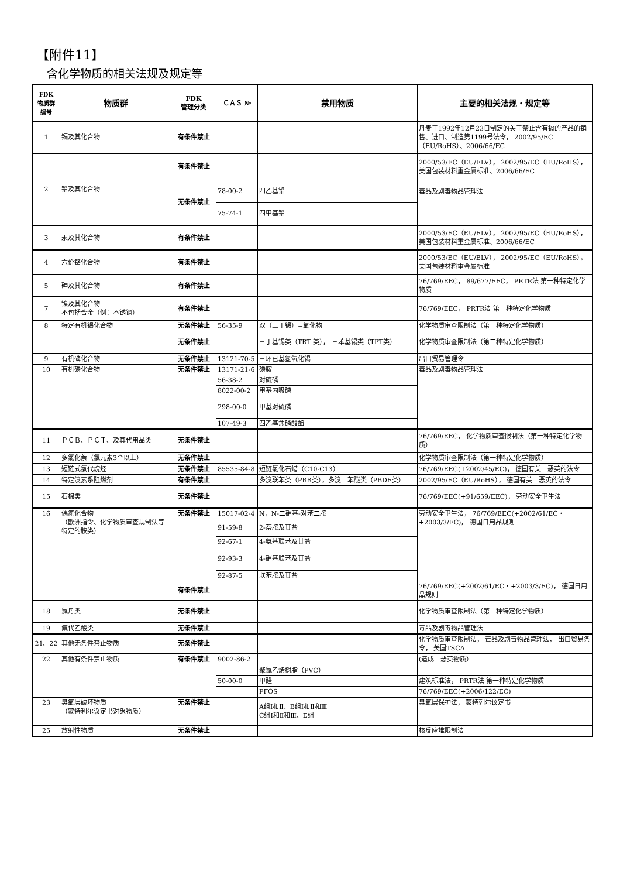【附件11】
含化学物质的相关法规及规定等
| FDK 物质群 编号 | 物质群 | FDK 管理分类 | ＣＡＳ № | 禁用物质 | 主要的相关法规・规定等 |
| --- | --- | --- | --- | --- | --- |
| 1 | 镉及其化合物 | 有条件禁止 | | | 丹麦于1992年12月23日制定的关于禁止含有镉的产品的销售、进口、制造第1199号法令， 2002/95/EC（EU/RoHS）、2006/66/EC |
| 2 | 铅及其化合物 | 有条件禁止 | | | 2000/53/EC（EU/ELV）， 2002/95/EC（EU/RoHS），美国包装材料重金属标准、2006/66/EC |
| | | 无条件禁止 | 78-00-2 | 四乙基铅 | 毒品及剧毒物品管理法 |
| | | | 75-74-1 | 四甲基铅 | |
| 3 | 汞及其化合物 | 有条件禁止 | | | 2000/53/EC（EU/ELV）， 2002/95/EC（EU/RoHS），美国包装材料重金属标准、2006/66/EC |
| 4 | 六价铬化合物 | 有条件禁止 | | | 2000/53/EC（EU/ELV）， 2002/95/EC（EU/RoHS），美国包装材料重金属标准 |
| 5 | 砷及其化合物 | 有条件禁止 | | | 76/769/EEC， 89/677/EEC， PRTR法 第一种特定化学物质 |
| 7 | 镍及其化合物 不包括合金（例：不锈钢） | 有条件禁止 | | | 76/769/EEC， PRTR法 第一种特定化学物质 |
| 8 | 特定有机锡化合物 | 无条件禁止 | 56-35-9 | 双（三丁锡）=氧化物 | 化学物质审查限制法（第一种特定化学物质） |
| | | 无条件禁止 | | 三丁基锡类（TBT 类）， 三苯基锡类（TPT类）. | 化学物质审查限制法（第二种特定化学物质） |
| 9 | 有机磷化合物 | 无条件禁止 | 13121-70-5 | 三环已基氢氧化锡 | 出口贸易管理令 |
| 10 | 有机磷化合物 | 无条件禁止 | 13171-21-6 | 磷胺 | 毒品及剧毒物品管理法 |
| | | | 56-38-2 | 对硫磷 | |
| | | | 8022-00-2 | 甲基内吸磷 | |
| | | | 298-00-0 | 甲基对硫磷 | |
| | | | 107-49-3 | 四乙基焦磷酸酯 | |
| 11 | ＰＣＢ、ＰＣＴ、及其代用品类 | 无条件禁止 | | | 76/769/EEC， 化学物质审查限制法（第一种特定化学物质） |
| 12 | 多氯化萘（氯元素3个以上） | 无条件禁止 | | | 化学物质审查限制法（第一种特定化学物质） |
| 13 | 短链式氯代烷烃 | 无条件禁止 | 85535-84-8 | 短链氯化石蜡（C10-C13） | 76/769/EEC(+2002/45/EC)， 德国有关二恶英的法令 |
| 14 | 特定溴素系阻燃剂 | 有条件禁止 | | 多溴联苯类（PBB类），多溴二苯醚类（PBDE类） | 2002/95/EC（EU/RoHS）， 德国有关二恶英的法令 |
| 15 | 石棉类 | 无条件禁止 | | | 76/769/EEC(+91/659/EEC)， 劳动安全卫生法 |
| 16 | 偶氮化合物 （欧洲指令、化学物质审查规制法等特定的胺类） | 无条件禁止 | 15017-02-4 | N，N-二硝基-对苯二胺 | 劳动安全卫生法， 76/769/EEC(+2002/61/EC・+2003/3/EC)， 德国日用品规则 |
| | | | 91-59-8 | 2-萘胺及其盐 | |
| | | | 92-67-1 | 4-氨基联苯及其盐 | |
| | | | 92-93-3 | 4-硝基联苯及其盐 | |
| | | | 92-87-5 | 联苯胺及其盐 | |
| | | 有条件禁止 | | | 76/769/EEC(+2002/61/EC・+2003/3/EC)， 德国日用品规则 |
| 18 | 氯丹类 | 无条件禁止 | | | 化学物质审查限制法（第一种特定化学物质） |
| 19 | 氟代乙酸类 | 无条件禁止 | | | 毒品及剧毒物品管理法 |
| 21、22 | 其他无条件禁止物质 | 无条件禁止 | | | 化学物质审查限制法， 毒品及剧毒物品管理法， 出口贸易条令， 美国TSCA |
| 22 | 其他有条件禁止物质 | 有条件禁止 | 9002-86-2 | 聚氯乙烯树脂（PVC） | (造成二恶英物质） |
| | | | 50-00-0 | 甲醛 | 建筑标准法， PRTR法 第一种特定化学物质 |
| | | | | PFOS | 76/769/EEC(+2006/122/EC) |
| 23 | 臭氧层破坏物质 （蒙特利尔议定书对象物质） | 无条件禁止 | | A组Ⅰ和Ⅱ、B组Ⅰ和Ⅱ和Ⅲ C组Ⅰ和Ⅱ和Ⅲ、E组 | 臭氧层保护法， 蒙特列尔议定书 |
| 25 | 放射性物质 | 无条件禁止 | | | 核反应堆限制法 |